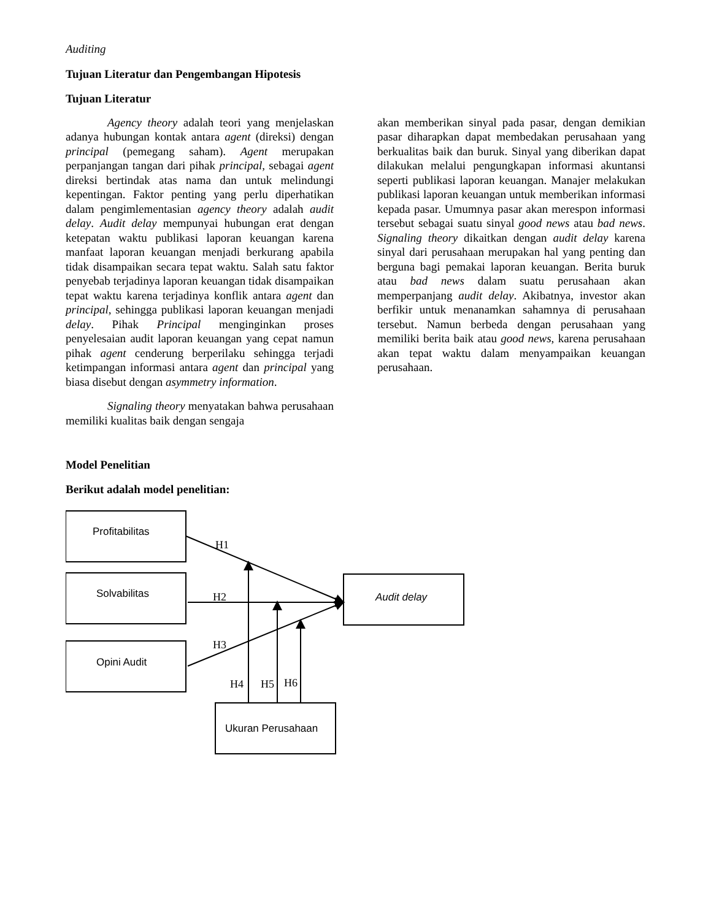Auditing
Tujuan Literatur dan Pengembangan Hipotesis
Tujuan Literatur
Agency theory adalah teori yang menjelaskan adanya hubungan kontak antara agent (direksi) dengan principal (pemegang saham). Agent merupakan perpanjangan tangan dari pihak principal, sebagai agent direksi bertindak atas nama dan untuk melindungi kepentingan. Faktor penting yang perlu diperhatikan dalam pengimlementasian agency theory adalah audit delay. Audit delay mempunyai hubungan erat dengan ketepatan waktu publikasi laporan keuangan karena manfaat laporan keuangan menjadi berkurang apabila tidak disampaikan secara tepat waktu. Salah satu faktor penyebab terjadinya laporan keuangan tidak disampaikan tepat waktu karena terjadinya konflik antara agent dan principal, sehingga publikasi laporan keuangan menjadi delay. Pihak Principal menginginkan proses penyelesaian audit laporan keuangan yang cepat namun pihak agent cenderung berperilaku sehingga terjadi ketimpangan informasi antara agent dan principal yang biasa disebut dengan asymmetry information.
Signaling theory menyatakan bahwa perusahaan memiliki kualitas baik dengan sengaja
akan memberikan sinyal pada pasar, dengan demikian pasar diharapkan dapat membedakan perusahaan yang berkualitas baik dan buruk. Sinyal yang diberikan dapat dilakukan melalui pengungkapan informasi akuntansi seperti publikasi laporan keuangan. Manajer melakukan publikasi laporan keuangan untuk memberikan informasi kepada pasar. Umumnya pasar akan merespon informasi tersebut sebagai suatu sinyal good news atau bad news. Signaling theory dikaitkan dengan audit delay karena sinyal dari perusahaan merupakan hal yang penting dan berguna bagi pemakai laporan keuangan. Berita buruk atau bad news dalam suatu perusahaan akan memperpanjang audit delay. Akibatnya, investor akan berfikir untuk menanamkan sahamnya di perusahaan tersebut. Namun berbeda dengan perusahaan yang memiliki berita baik atau good news, karena perusahaan akan tepat waktu dalam menyampaikan keuangan perusahaan.
Model Penelitian
Berikut adalah model penelitian:
Profitabilitas
Solvabilitas
Opini Audit
Audit delay
Ukuran Perusahaan
H1
H2
H3
H4
H5
H6